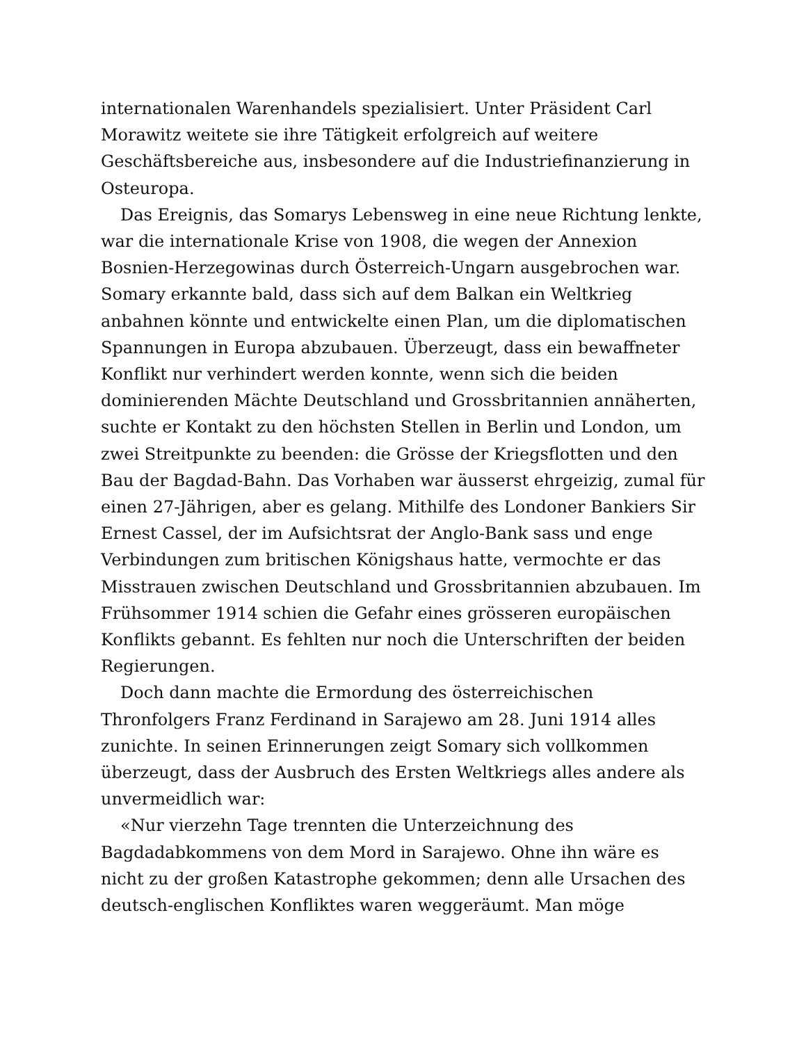internationalen Warenhandels spezialisiert. Unter Präsident Carl Morawitz weitete sie ihre Tätigkeit erfolgreich auf weitere Geschäftsbereiche aus, insbesondere auf die Industriefinanzierung in Osteuropa.
Das Ereignis, das Somarys Lebensweg in eine neue Richtung lenkte, war die internationale Krise von 1908, die wegen der Annexion Bosnien-Herzegowinas durch Österreich-Ungarn ausgebrochen war. Somary erkannte bald, dass sich auf dem Balkan ein Weltkrieg anbahnen könnte und entwickelte einen Plan, um die diplomatischen Spannungen in Europa abzubauen. Überzeugt, dass ein bewaffneter Konflikt nur verhindert werden konnte, wenn sich die beiden dominierenden Mächte Deutschland und Grossbritannien annäherten, suchte er Kontakt zu den höchsten Stellen in Berlin und London, um zwei Streitpunkte zu beenden: die Grösse der Kriegsflotten und den Bau der Bagdad-Bahn. Das Vorhaben war äusserst ehrgeizig, zumal für einen 27-Jährigen, aber es gelang. Mithilfe des Londoner Bankiers Sir Ernest Cassel, der im Aufsichtsrat der Anglo-Bank sass und enge Verbindungen zum britischen Königshaus hatte, vermochte er das Misstrauen zwischen Deutschland und Grossbritannien abzubauen. Im Frühsommer 1914 schien die Gefahr eines grösseren europäischen Konflikts gebannt. Es fehlten nur noch die Unterschriften der beiden Regierungen.
Doch dann machte die Ermordung des österreichischen Thronfolgers Franz Ferdinand in Sarajewo am 28. Juni 1914 alles zunichte. In seinen Erinnerungen zeigt Somary sich vollkommen überzeugt, dass der Ausbruch des Ersten Weltkriegs alles andere als unvermeidlich war:
«Nur vierzehn Tage trennten die Unterzeichnung des Bagdadabkommens von dem Mord in Sarajewo. Ohne ihn wäre es nicht zu der großen Katastrophe gekommen; denn alle Ursachen des deutsch-englischen Konfliktes waren weggeräumt. Man möge